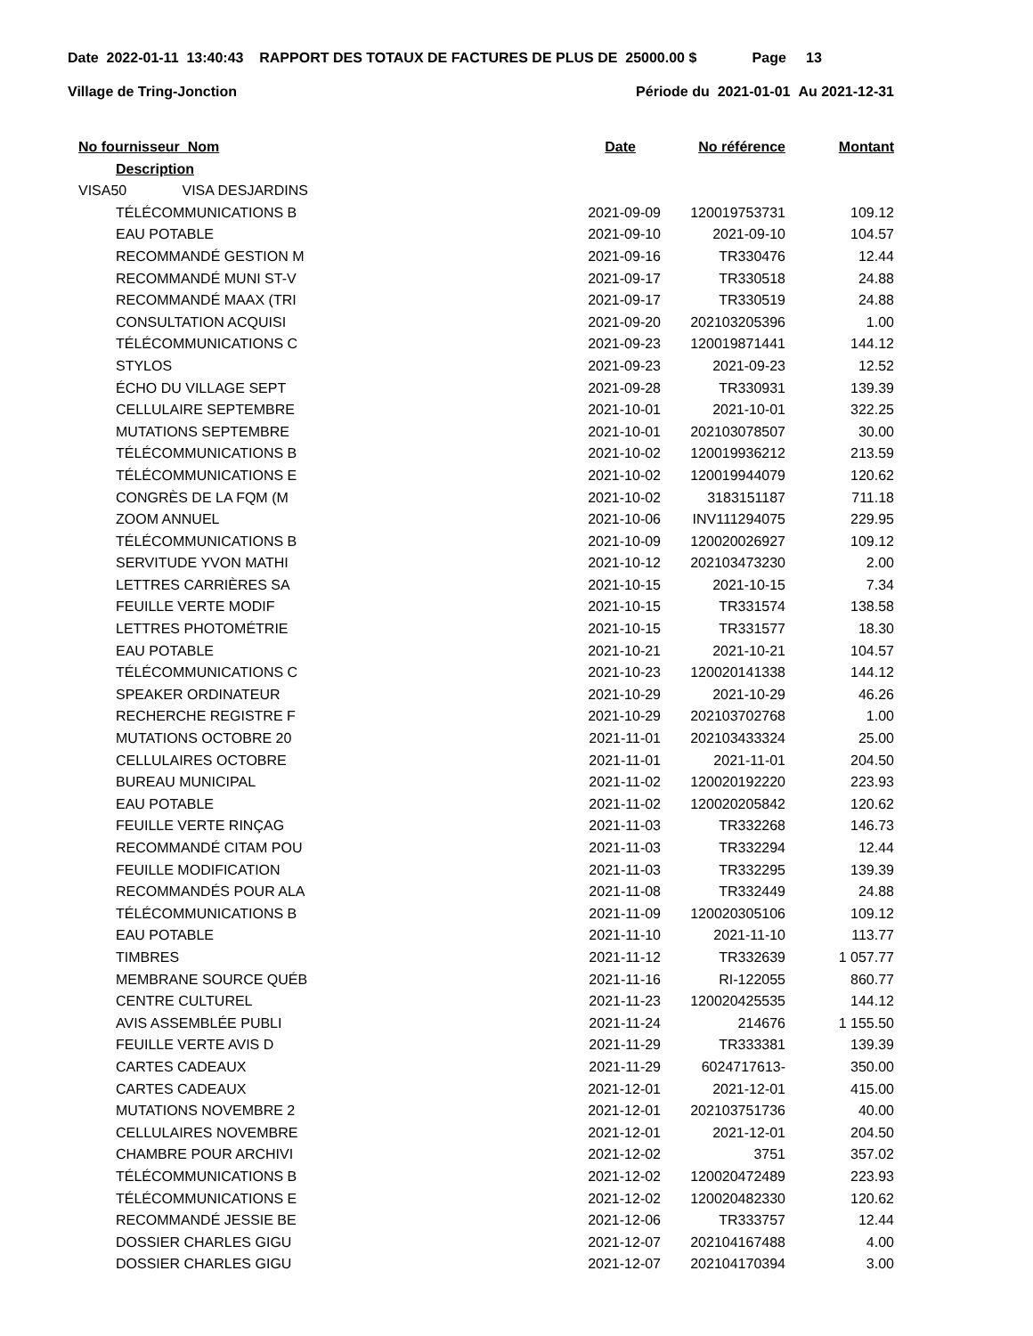Date 2022-01-11 13:40:43 RAPPORT DES TOTAUX DE FACTURES DE PLUS DE 25000.00 $ Page 13
Village de Tring-Jonction Période du 2021-01-01 Au 2021-12-31
| No fournisseur Nom | Date | No référence | Montant |
| --- | --- | --- | --- |
| Description | | | |
| VISA50 VISA DESJARDINS | | | |
| TÉLÉCOMMUNICATIONS B | 2021-09-09 | 120019753731 | 109.12 |
| EAU POTABLE | 2021-09-10 | 2021-09-10 | 104.57 |
| RECOMMANDÉ GESTION M | 2021-09-16 | TR330476 | 12.44 |
| RECOMMANDÉ MUNI ST-V | 2021-09-17 | TR330518 | 24.88 |
| RECOMMANDÉ MAAX (TRI | 2021-09-17 | TR330519 | 24.88 |
| CONSULTATION ACQUISI | 2021-09-20 | 202103205396 | 1.00 |
| TÉLÉCOMMUNICATIONS C | 2021-09-23 | 120019871441 | 144.12 |
| STYLOS | 2021-09-23 | 2021-09-23 | 12.52 |
| ÉCHO DU VILLAGE SEPT | 2021-09-28 | TR330931 | 139.39 |
| CELLULAIRE SEPTEMBRE | 2021-10-01 | 2021-10-01 | 322.25 |
| MUTATIONS SEPTEMBRE | 2021-10-01 | 202103078507 | 30.00 |
| TÉLÉCOMMUNICATIONS B | 2021-10-02 | 120019936212 | 213.59 |
| TÉLÉCOMMUNICATIONS E | 2021-10-02 | 120019944079 | 120.62 |
| CONGRÈS DE LA FQM (M | 2021-10-02 | 3183151187 | 711.18 |
| ZOOM ANNUEL | 2021-10-06 | INV111294075 | 229.95 |
| TÉLÉCOMMUNICATIONS B | 2021-10-09 | 120020026927 | 109.12 |
| SERVITUDE YVON MATHI | 2021-10-12 | 202103473230 | 2.00 |
| LETTRES CARRIÈRES SA | 2021-10-15 | 2021-10-15 | 7.34 |
| FEUILLE VERTE MODIF | 2021-10-15 | TR331574 | 138.58 |
| LETTRES PHOTOMÉTRIE | 2021-10-15 | TR331577 | 18.30 |
| EAU POTABLE | 2021-10-21 | 2021-10-21 | 104.57 |
| TÉLÉCOMMUNICATIONS C | 2021-10-23 | 120020141338 | 144.12 |
| SPEAKER ORDINATEUR | 2021-10-29 | 2021-10-29 | 46.26 |
| RECHERCHE REGISTRE F | 2021-10-29 | 202103702768 | 1.00 |
| MUTATIONS OCTOBRE 20 | 2021-11-01 | 202103433324 | 25.00 |
| CELLULAIRES OCTOBRE | 2021-11-01 | 2021-11-01 | 204.50 |
| BUREAU MUNICIPAL | 2021-11-02 | 120020192220 | 223.93 |
| EAU POTABLE | 2021-11-02 | 120020205842 | 120.62 |
| FEUILLE VERTE RINÇAG | 2021-11-03 | TR332268 | 146.73 |
| RECOMMANDÉ CITAM POU | 2021-11-03 | TR332294 | 12.44 |
| FEUILLE MODIFICATION | 2021-11-03 | TR332295 | 139.39 |
| RECOMMANDÉS POUR ALA | 2021-11-08 | TR332449 | 24.88 |
| TÉLÉCOMMUNICATIONS B | 2021-11-09 | 120020305106 | 109.12 |
| EAU POTABLE | 2021-11-10 | 2021-11-10 | 113.77 |
| TIMBRES | 2021-11-12 | TR332639 | 1 057.77 |
| MEMBRANE SOURCE QUÉB | 2021-11-16 | RI-122055 | 860.77 |
| CENTRE CULTUREL | 2021-11-23 | 120020425535 | 144.12 |
| AVIS ASSEMBLÉE PUBLI | 2021-11-24 | 214676 | 1 155.50 |
| FEUILLE VERTE AVIS D | 2021-11-29 | TR333381 | 139.39 |
| CARTES CADEAUX | 2021-11-29 | 6024717613- | 350.00 |
| CARTES CADEAUX | 2021-12-01 | 2021-12-01 | 415.00 |
| MUTATIONS NOVEMBRE 2 | 2021-12-01 | 202103751736 | 40.00 |
| CELLULAIRES NOVEMBRE | 2021-12-01 | 2021-12-01 | 204.50 |
| CHAMBRE POUR ARCHIVI | 2021-12-02 | 3751 | 357.02 |
| TÉLÉCOMMUNICATIONS B | 2021-12-02 | 120020472489 | 223.93 |
| TÉLÉCOMMUNICATIONS E | 2021-12-02 | 120020482330 | 120.62 |
| RECOMMANDÉ JESSIE BE | 2021-12-06 | TR333757 | 12.44 |
| DOSSIER CHARLES GIGU | 2021-12-07 | 202104167488 | 4.00 |
| DOSSIER CHARLES GIGU | 2021-12-07 | 202104170394 | 3.00 |